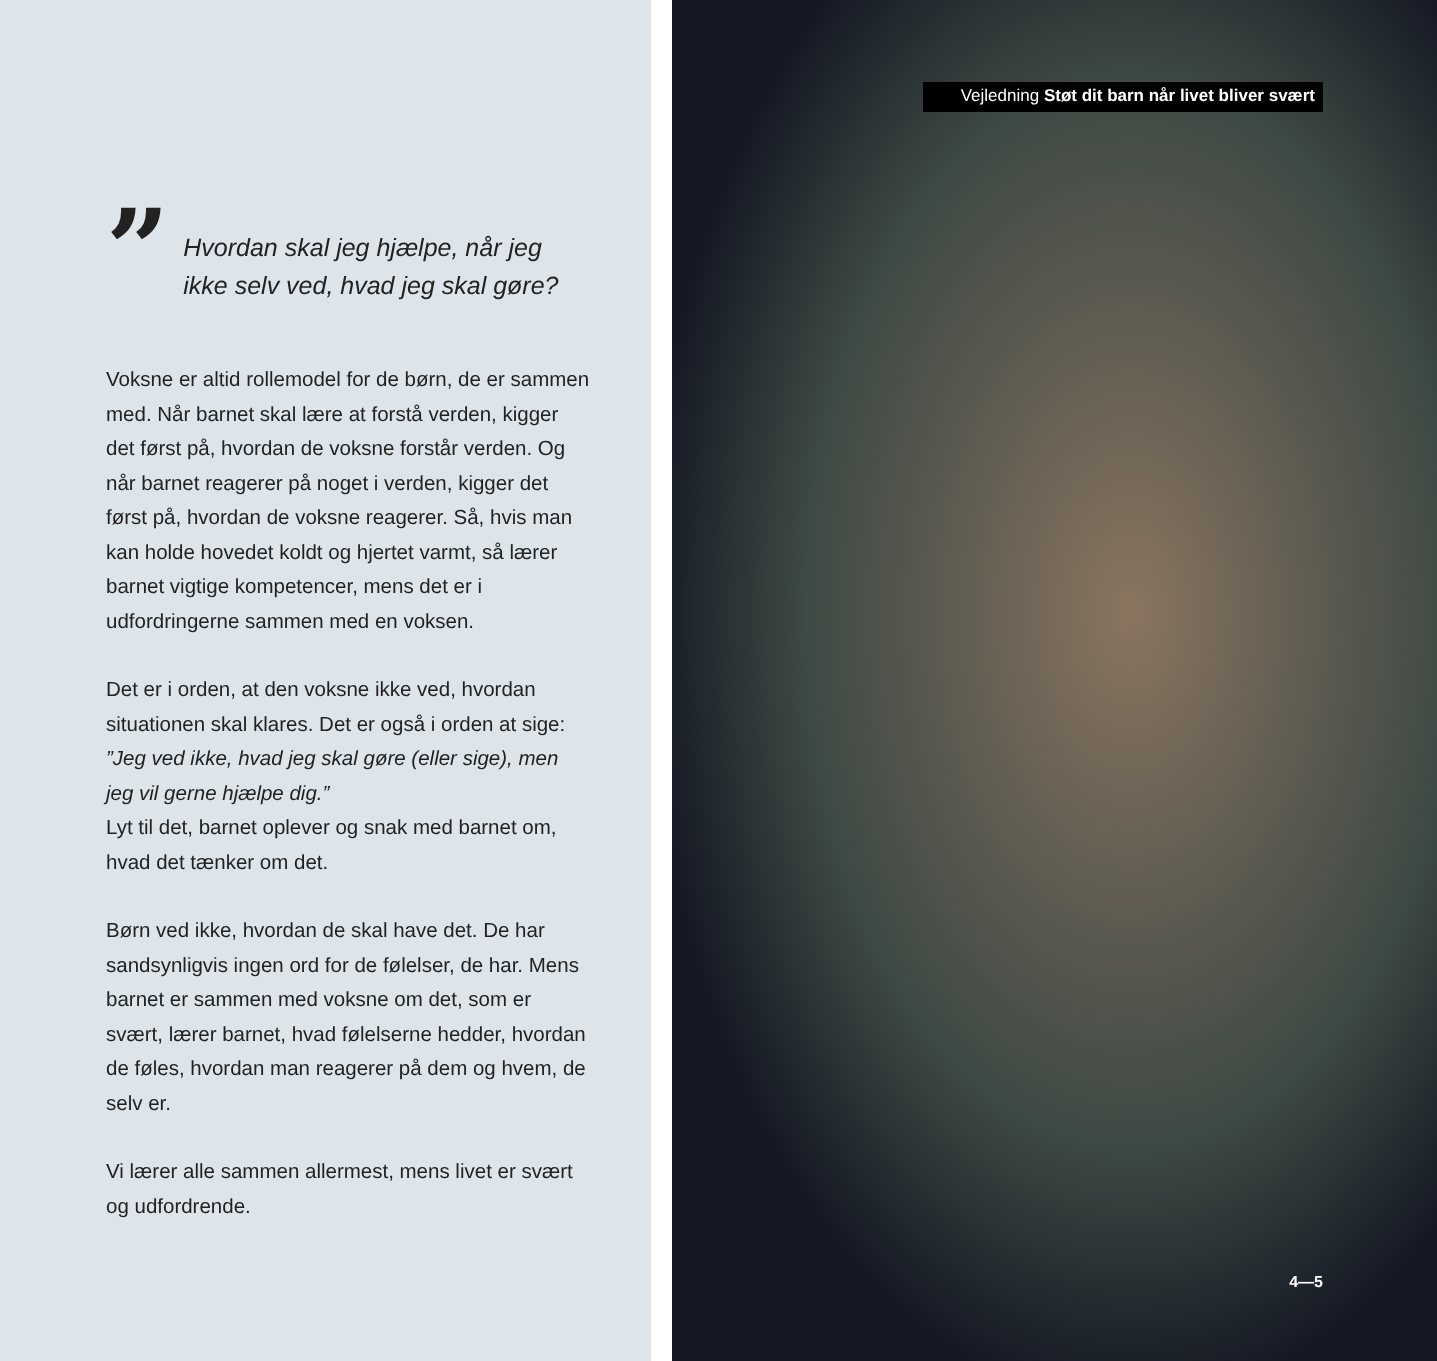”
Hvordan skal jeg hjælpe, når jeg
ikke selv ved, hvad jeg skal gøre?
Voksne er altid rollemodel for de børn, de er sammen med. Når barnet skal lære at forstå verden, kigger det først på, hvordan de voksne forstår verden. Og når barnet reagerer på noget i verden, kigger det først på, hvordan de voksne reagerer. Så, hvis man kan holde hovedet koldt og hjertet varmt, så lærer barnet vigtige kom­petencer, mens det er i udfordringerne sammen med en voksen.
Det er i orden, at den voksne ikke ved, hvordan situationen skal klares. Det er også i orden at sige: ”Jeg ved ikke, hvad jeg skal gøre (eller sige), men jeg vil gerne hjælpe dig.”
Lyt til det, barnet oplever og snak med barnet om, hvad det tænker om det.
Børn ved ikke, hvordan de skal have det. De har sandsynligvis ingen ord for de følelser, de har. Mens barnet er sammen med voksne om det, som er svært, lærer barnet, hvad følelserne hedder, hvordan de føles, hvordan man reage­rer på dem og hvem, de selv er.
Vi lærer alle sammen allermest, mens livet er svært og udfordrende.
Vejledning Støt dit barn når livet bliver svært
4—5